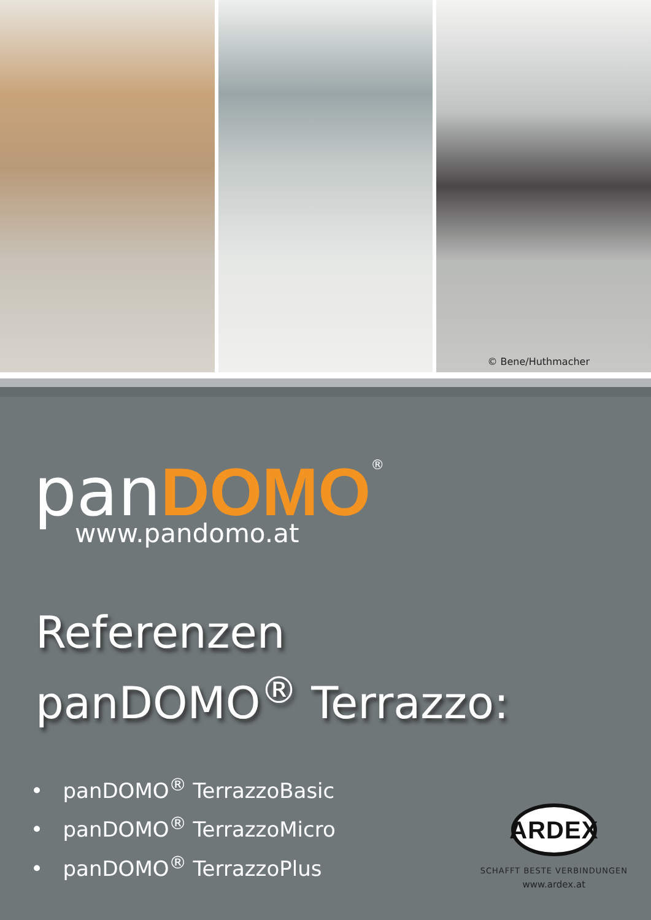© Bene/Huthmacher
panDOMO<sup>®</sup>
www.pandomo.at
Referenzen
panDOMO<sup>®</sup> Terrazzo:
• panDOMO<sup>®</sup> TerrazzoBasic
• panDOMO<sup>®</sup> TerrazzoMicro
• panDOMO<sup>®</sup> TerrazzoPlus
ARDEX
SCHAFFT BESTE VERBINDUNGEN
www.ardex.at